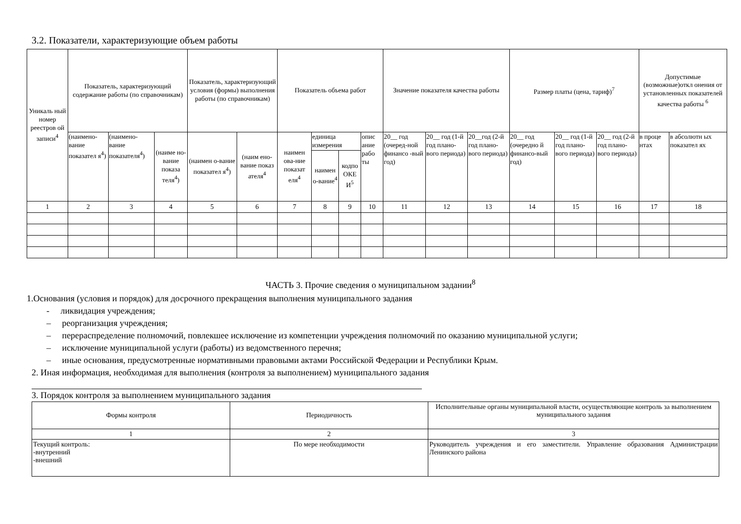3.2. Показатели, характеризующие объем работы
| Уникаль ный номер реестров ой записи<sup>4</sup> | Показатель, характеризующий содержание работы (по справочникам) | | | Показатель, характеризующий условия (формы) выполнения работы (по справочникам) | | Показатель объема работ | | | | Значение показателя качества работы | | | Размер платы (цена, тариф)<sup>7</sup> | | | Допустимые (возможные)откл онения от установленных показателей качества работы <sup>6</sup> | |
| --- | --- | --- | --- | --- | --- | --- | --- | --- | --- | --- | --- | --- | --- | --- | --- | --- | --- |
| | (наимено-вание показател я<sup>4</sup>) | (наимено-вание показателя<sup>4</sup>) | (наиме но-вание показа теля<sup>4</sup>) | (наимен о-вание показател я<sup>4</sup>) | (наим ено-вание показ ателя<sup>4</sup> | наимен ова-ние показат еля<sup>4</sup> | единица измерения | | опис ание рабо ты | 20__ год (очеред-ной финансо -вый год) | 20__ год (1-й год плано-вого периода) | 20__год (2-й год плано-вого периода) | 20__ год (очередно й финансо-вый год) | 20__ год (1-й год плано-вого периода) | 20__ год (2-й год плано-вого периода) | в проце нтах | в абсолютн ых показател ях |
| | | | | | | | наимен о-вание<sup>4</sup> | кодпо ОКЕ И<sup>5</sup> | | | | | | | | | |
| 1 | 2 | 3 | 4 | 5 | 6 | 7 | 8 | 9 | 10 | 11 | 12 | 13 | 14 | 15 | 16 | 17 | 18 |
ЧАСТЬ 3. Прочие сведения о муниципальном задании<sup>8</sup>
1.Основания (условия и порядок) для досрочного прекращения выполнения муниципального задания
- ликвидация учреждения;
– реорганизация учреждения;
– перераспределение полномочий, повлекшее исключение из компетенции учреждения полномочий по оказанию муниципальной услуги;
– исключение муниципальной услуги (работы) из ведомственного перечня;
– иные основания, предусмотренные нормативными правовыми актами Российской Федерации и Республики Крым.
2. Иная информация, необходимая для выполнения (контроля за выполнением) муниципального задания
3. Порядок контроля за выполнением муниципального задания
| Формы контроля | Периодичность | Исполнительные органы муниципальной власти, осуществляющие контроль за выполнением муниципального задания |
| 1 | 2 | 3 |
| Текущий контроль: -внутренний -внешний | По мере необходимости | Руководитель учреждения и его заместители. Управление образования Администрации Ленинского района |